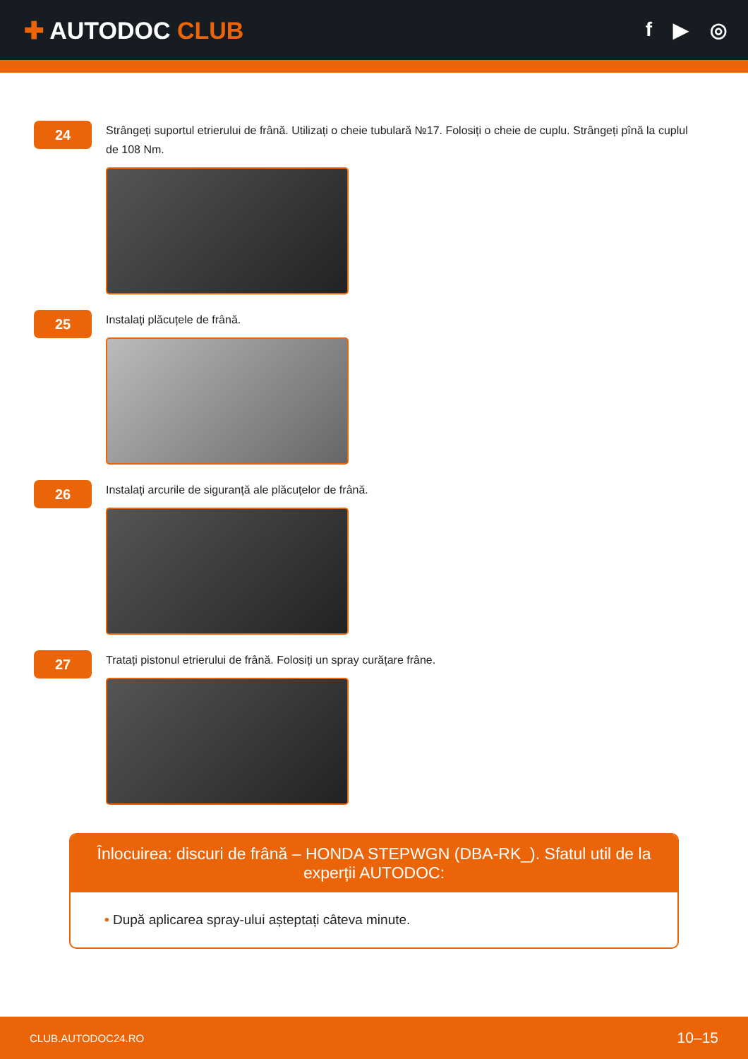✚ AUTODOC CLUB
f ▶ ◎
24
Strângeți suportul etrierului de frână. Utilizați o cheie tubulară №17. Folosiți o cheie de cuplu. Strângeți pînă la cuplul de 108 Nm.
25
Instalați plăcuțele de frână.
26
Instalați arcurile de siguranță ale plăcuțelor de frână.
27
Tratați pistonul etrierului de frână. Folosiți un spray curățare frâne.
Înlocuirea: discuri de frână – HONDA STEPWGN (DBA-RK_). Sfatul util de la experții AUTODOC:
• După aplicarea spray-ului așteptați câteva minute.
CLUB.AUTODOC24.RO 10–15